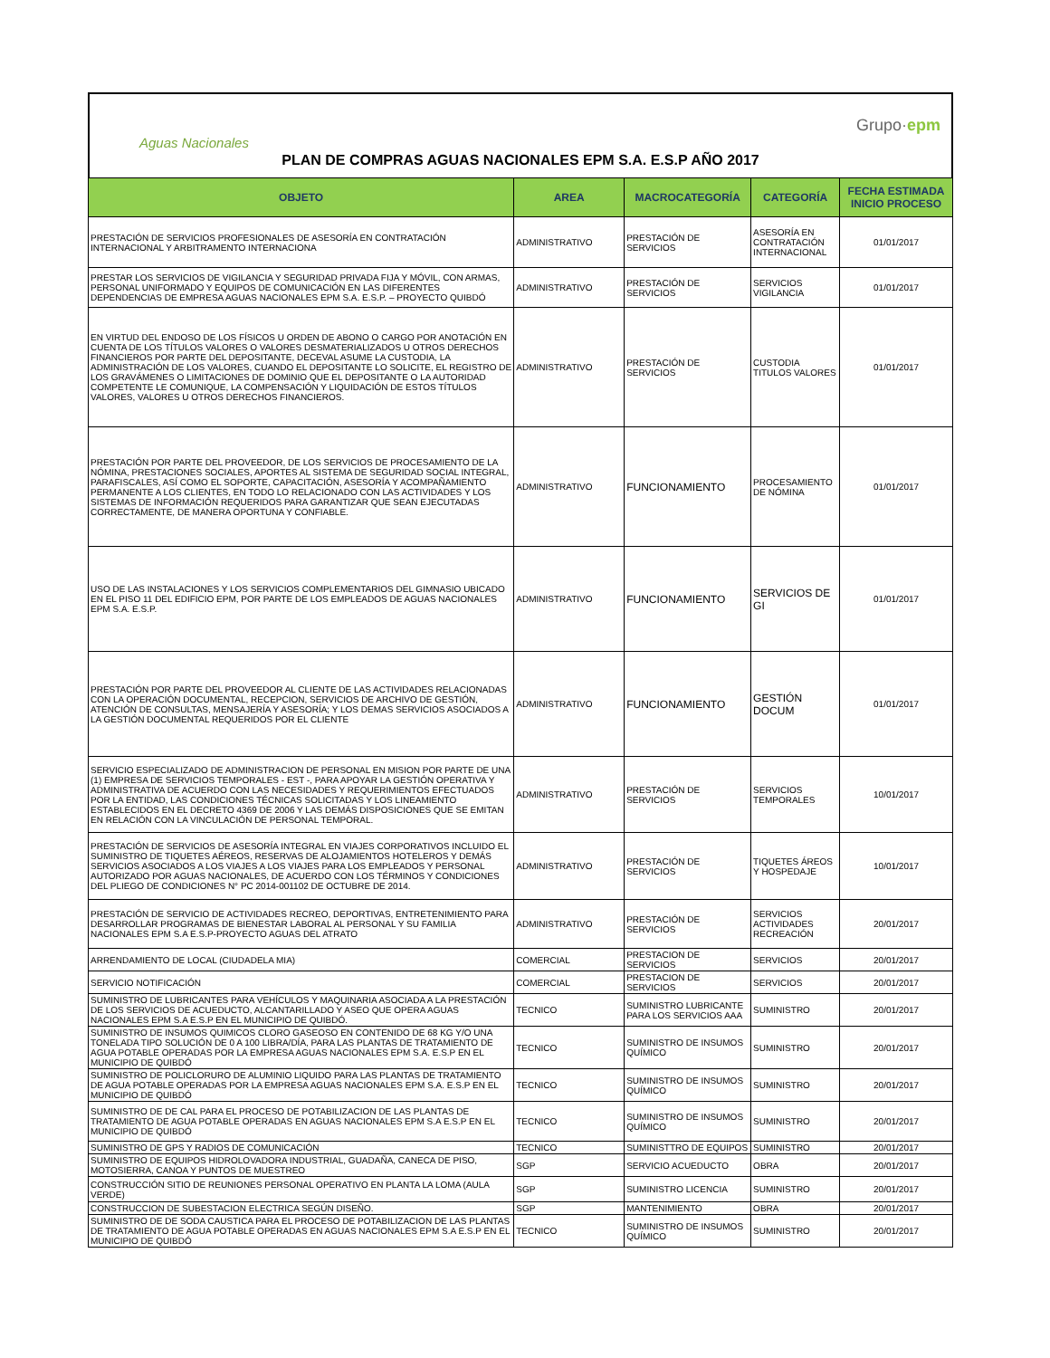Aguas Nacionales
Grupo·epm
PLAN DE COMPRAS AGUAS NACIONALES EPM S.A. E.S.P AÑO 2017
| OBJETO | AREA | MACROCATEGORÍA | CATEGORÍA | FECHA ESTIMADA INICIO PROCESO |
| --- | --- | --- | --- | --- |
| PRESTACIÓN DE SERVICIOS PROFESIONALES DE ASESORÍA EN CONTRATACIÓN INTERNACIONAL Y ARBITRAMENTO INTERNACIONA | ADMINISTRATIVO | PRESTACIÓN DE SERVICIOS | ASESORÍA EN CONTRATACIÓN INTERNACIONAL | 01/01/2017 |
| PRESTAR LOS SERVICIOS DE VIGILANCIA Y SEGURIDAD PRIVADA FIJA Y MÓVIL, CON ARMAS, PERSONAL UNIFORMADO Y EQUIPOS DE COMUNICACIÓN EN LAS DIFERENTES DEPENDENCIAS DE EMPRESA AGUAS NACIONALES EPM S.A. E.S.P. – PROYECTO QUIBDÓ | ADMINISTRATIVO | PRESTACIÓN DE SERVICIOS | SERVICIOS VIGILANCIA | 01/01/2017 |
| EN VIRTUD DEL ENDOSO DE LOS FÍSICOS U ORDEN DE ABONO O CARGO POR ANOTACIÓN EN CUENTA DE LOS TÍTULOS VALORES O VALORES DESMATERIALIZADOS U OTROS DERECHOS FINANCIEROS POR PARTE DEL DEPOSITANTE, DECEVAL ASUME LA CUSTODIA, LA ADMINISTRACIÓN DE LOS VALORES, CUANDO EL DEPOSITANTE LO SOLICITE, EL REGISTRO DE LOS GRAVÁMENES O LIMITACIONES DE DOMINIO QUE EL DEPOSITANTE O LA AUTORIDAD COMPETENTE LE COMUNIQUE, LA COMPENSACIÓN Y LIQUIDACIÓN DE ESTOS TÍTULOS VALORES, VALORES U OTROS DERECHOS FINANCIEROS. | ADMINISTRATIVO | PRESTACIÓN DE SERVICIOS | CUSTODIA TITULOS VALORES | 01/01/2017 |
| PRESTACIÓN POR PARTE DEL PROVEEDOR, DE LOS SERVICIOS DE PROCESAMIENTO DE LA NÓMINA, PRESTACIONES SOCIALES, APORTES AL SISTEMA DE SEGURIDAD SOCIAL INTEGRAL, PARAFISCALES, ASÍ COMO EL SOPORTE, CAPACITACIÓN, ASESORÍA Y ACOMPAÑAMIENTO PERMANENTE A LOS CLIENTES, EN TODO LO RELACIONADO CON LAS ACTIVIDADES Y LOS SISTEMAS DE INFORMACIÓN REQUERIDOS PARA GARANTIZAR QUE SEAN EJECUTADAS CORRECTAMENTE, DE MANERA OPORTUNA Y CONFIABLE. | ADMINISTRATIVO | FUNCIONAMIENTO | PROCESAMIENTO DE NÓMINA | 01/01/2017 |
| USO DE LAS INSTALACIONES Y LOS SERVICIOS COMPLEMENTARIOS DEL GIMNASIO UBICADO EN EL PISO 11 DEL EDIFICIO EPM, POR PARTE DE LOS EMPLEADOS DE AGUAS NACIONALES EPM S.A. E.S.P. | ADMINISTRATIVO | FUNCIONAMIENTO | SERVICIOS DE GI | 01/01/2017 |
| PRESTACIÓN POR PARTE DEL PROVEEDOR AL CLIENTE DE LAS ACTIVIDADES RELACIONADAS CON LA OPERACIÓN DOCUMENTAL, RECEPCION, SERVICIOS DE ARCHIVO DE GESTIÓN, ATENCIÓN DE CONSULTAS, MENSAJERÍA Y ASESORÍA; Y LOS DEMAS SERVICIOS ASOCIADOS A LA GESTIÓN DOCUMENTAL REQUERIDOS POR EL CLIENTE | ADMINISTRATIVO | FUNCIONAMIENTO | GESTIÓN DOCUM | 01/01/2017 |
| SERVICIO ESPECIALIZADO DE ADMINISTRACION DE PERSONAL EN MISION POR PARTE DE UNA (1) EMPRESA DE SERVICIOS TEMPORALES - EST -, PARA APOYAR LA GESTIÓN OPERATIVA Y ADMINISTRATIVA DE ACUERDO CON LAS NECESIDADES Y REQUERIMIENTOS EFECTUADOS POR LA ENTIDAD, LAS CONDICIONES TÉCNICAS SOLICITADAS Y LOS LINEAMIENTO ESTABLECIDOS EN EL DECRETO 4369 DE 2006 Y LAS DEMÁS DISPOSICIONES QUE SE EMITAN EN RELACIÓN CON LA VINCULACIÓN DE PERSONAL TEMPORAL. | ADMINISTRATIVO | PRESTACIÓN DE SERVICIOS | SERVICIOS TEMPORALES | 10/01/2017 |
| PRESTACIÓN DE SERVICIOS DE ASESORÍA INTEGRAL EN VIAJES CORPORATIVOS INCLUIDO EL SUMINISTRO DE TIQUETES AÉREOS, RESERVAS DE ALOJAMIENTOS HOTELEROS Y DEMÁS SERVICIOS ASOCIADOS A LOS VIAJES A LOS VIAJES PARA LOS EMPLEADOS Y PERSONAL AUTORIZADO POR AGUAS NACIONALES, DE ACUERDO CON LOS TÉRMINOS Y CONDICIONES DEL PLIEGO DE CONDICIONES N° PC 2014-001102 DE OCTUBRE DE 2014. | ADMINISTRATIVO | PRESTACIÓN DE SERVICIOS | TIQUETES ÁREOS Y HOSPEDAJE | 10/01/2017 |
| PRESTACIÓN DE SERVICIO DE ACTIVIDADES RECREO, DEPORTIVAS, ENTRETENIMIENTO PARA DESARROLLAR PROGRAMAS DE BIENESTAR LABORAL AL PERSONAL Y SU FAMILIA NACIONALES EPM S.A E.S.P-PROYECTO AGUAS DEL ATRATO | ADMINISTRATIVO | PRESTACIÓN DE SERVICIOS | SERVICIOS ACTIVIDADES RECREACIÓN | 20/01/2017 |
| ARRENDAMIENTO DE LOCAL (CIUDADELA MIA) | COMERCIAL | PRESTACION DE SERVICIOS | SERVICIOS | 20/01/2017 |
| SERVICIO NOTIFICACIÓN | COMERCIAL | PRESTACION DE SERVICIOS | SERVICIOS | 20/01/2017 |
| SUMINISTRO DE LUBRICANTES PARA VEHÍCULOS Y MAQUINARIA ASOCIADA A LA PRESTACIÓN DE LOS SERVICIOS DE ACUEDUCTO, ALCANTARILLADO Y ASEO QUE OPERA AGUAS NACIONALES EPM S.A E.S.P EN EL MUNICIPIO DE QUIBDÓ. | TECNICO | SUMINISTRO LUBRICANTE PARA LOS SERVICIOS AAA | SUMINISTRO | 20/01/2017 |
| SUMINISTRO DE INSUMOS QUIMICOS CLORO GASEOSO EN CONTENIDO DE 68 KG Y/O UNA TONELADA TIPO SOLUCIÓN DE 0 A 100 LIBRA/DÍA, PARA LAS PLANTAS DE TRATAMIENTO DE AGUA POTABLE OPERADAS POR LA EMPRESA AGUAS NACIONALES EPM S.A. E.S.P EN EL MUNICIPIO DE QUIBDÓ | TECNICO | SUMINISTRO DE INSUMOS QUÍMICO | SUMINISTRO | 20/01/2017 |
| SUMINISTRO DE POLICLORURO DE ALUMINIO LIQUIDO PARA LAS PLANTAS DE TRATAMIENTO DE AGUA POTABLE OPERADAS POR LA EMPRESA AGUAS NACIONALES EPM S.A. E.S.P EN EL MUNICIPIO DE QUIBDÓ | TECNICO | SUMINISTRO DE INSUMOS QUÍMICO | SUMINISTRO | 20/01/2017 |
| SUMINISTRO DE DE CAL PARA EL PROCESO DE POTABILIZACION DE LAS PLANTAS DE TRATAMIENTO DE AGUA POTABLE OPERADAS EN AGUAS NACIONALES EPM S.A E.S.P EN EL MUNICIPIO DE QUIBDÓ | TECNICO | SUMINISTRO DE INSUMOS QUÍMICO | SUMINISTRO | 20/01/2017 |
| SUMINISTRO DE GPS Y RADIOS DE COMUNICACIÓN | TECNICO | SUMINISTTRO DE EQUIPOS | SUMINISTRO | 20/01/2017 |
| SUMINISTRO DE EQUIPOS HIDROLOVADORA INDUSTRIAL, GUADAÑA, CANECA DE PISO, MOTOSIERRA, CANOA Y PUNTOS DE MUESTREO | SGP | SERVICIO ACUEDUCTO | OBRA | 20/01/2017 |
| CONSTRUCCIÓN SITIO DE REUNIONES PERSONAL OPERATIVO EN PLANTA LA LOMA (AULA VERDE) | SGP | SUMINISTRO LICENCIA | SUMINISTRO | 20/01/2017 |
| CONSTRUCCION DE SUBESTACION ELECTRICA SEGÚN DISEÑO. | SGP | MANTENIMIENTO | OBRA | 20/01/2017 |
| SUMINISTRO DE DE SODA CAUSTICA PARA EL PROCESO DE POTABILIZACION DE LAS PLANTAS DE TRATAMIENTO DE AGUA POTABLE OPERADAS EN AGUAS NACIONALES EPM S.A E.S.P EN EL MUNICIPIO DE QUIBDÓ | TECNICO | SUMINISTRO DE INSUMOS QUÍMICO | SUMINISTRO | 20/01/2017 |